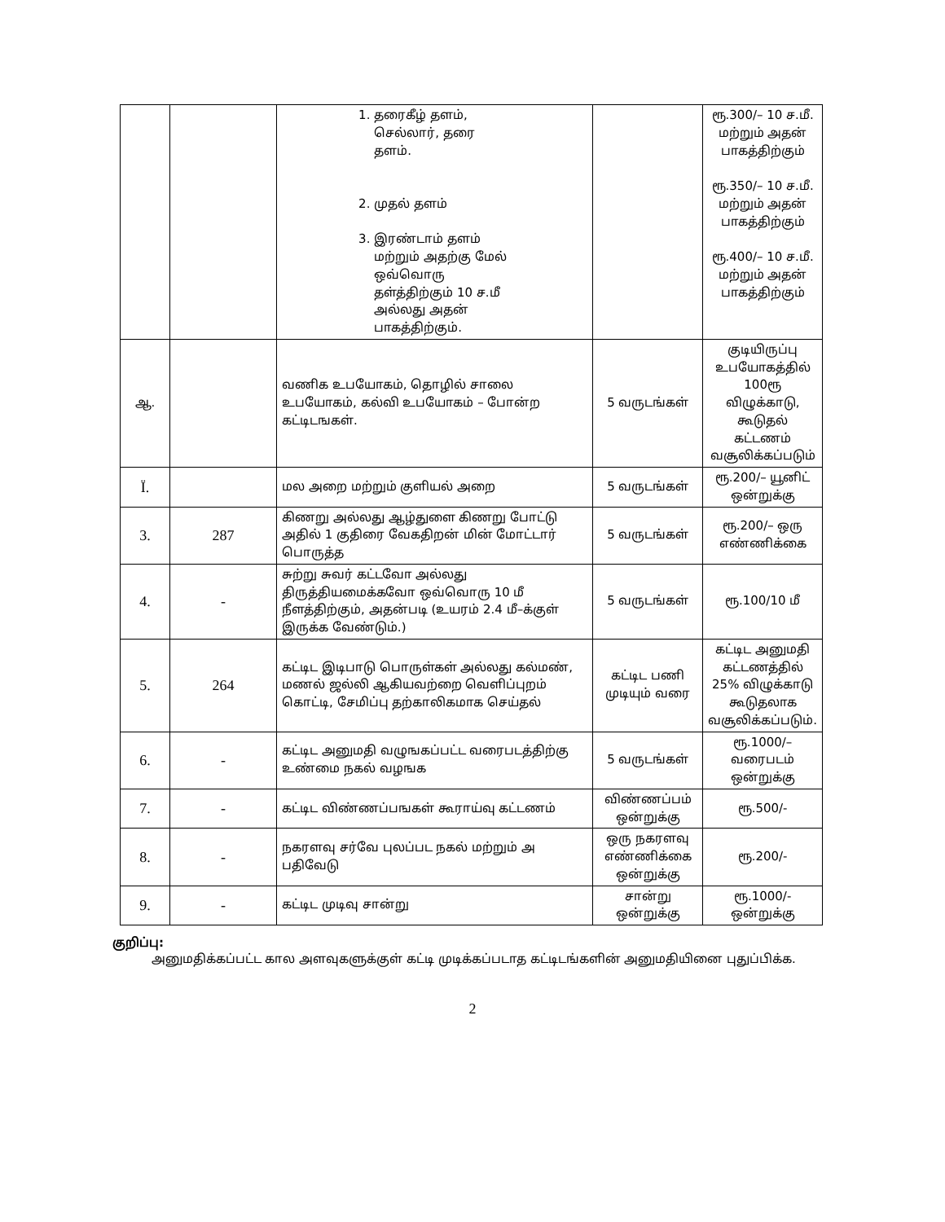| | | 1. தரைகீழ் தளம், செல்லார், தரை தளம். 2. முதல் தளம் 3. இரண்டாம் தளம் மற்றும் அதற்கு மேல் ஒவ்வொரு தள்த்திற்கும் 10 ச.மீ அல்லது அதன் பாகத்திற்கும். | | ரூ.300/– 10 ச.மீ. மற்றும் அதன் பாகத்திற்கும் ரூ.350/– 10 ச.மீ. மற்றும் அதன் பாகத்திற்கும் ரூ.400/– 10 ச.மீ. மற்றும் அதன் பாகத்திற்கும் |
| ஆ. | | வணிக உபயோகம், தொழில் சாலை உபயோகம், கல்வி உபயோகம் – போன்ற கட்டிடஙகள். | 5 வருடங்கள் | குடியிருப்பு உபயோகத்தில் 100ரூ விழுக்காடு, கூடுதல் கட்டணம் வசூலிக்கப்படும் |
| Ï. | | மல அறை மற்றும் குளியல் அறை | 5 வருடங்கள் | ரூ.200/– யூனிட் ஒன்றுக்கு |
| 3. | 287 | கிணறு அல்லது ஆழ்துளை கிணறு போட்டு அதில் 1 குதிரை வேகதிறன் மின் மோட்டார் பொருத்த | 5 வருடங்கள் | ரூ.200/– ஒரு எண்ணிக்கை |
| 4. | - | சுற்று சுவர் கட்டவோ அல்லது திருத்தியமைக்கவோ ஒவ்வொரு 10 மீ நீளத்திற்கும், அதன்படி (உயரம் 2.4 மீ–க்குள் இருக்க வேண்டும்.) | 5 வருடங்கள் | ரூ.100/10 மீ |
| 5. | 264 | கட்டிட இடிபாடு பொருள்கள் அல்லது கல்மண், மணல் ஜல்லி ஆகியவற்றை வெளிப்புறம் கொட்டி, சேமிப்பு தற்காலிகமாக செய்தல் | கட்டிட பணி முடியும் வரை | கட்டிட அனுமதி கட்டணத்தில் 25% விழுக்காடு கூடுதலாக வசூலிக்கப்படும். |
| 6. | - | கட்டிட அனுமதி வழுஙகப்பட்ட வரைபடத்திற்கு உண்மை நகல் வழஙக | 5 வருடங்கள் | ரூ.1000/– வரைபடம் ஒன்றுக்கு |
| 7. | - | கட்டிட விண்ணப்பஙகள் கூராய்வு கட்டணம் | விண்ணப்பம் ஒன்றுக்கு | ரூ.500/- |
| 8. | - | நகரளவு சர்வே புலப்பட நகல் மற்றும் அ பதிவேடு | ஒரு நகரளவு எண்ணிக்கை ஒன்றுக்கு | ரூ.200/- |
| 9. | - | கட்டிட முடிவு சான்று | சான்று ஒன்றுக்கு | ரூ.1000/- ஒன்றுக்கு |
குறிப்பு:
அனுமதிக்கப்பட்ட கால அளவுகளுக்குள் கட்டி முடிக்கப்படாத கட்டிடங்களின் அனுமதியினை புதுப்பிக்க.
2